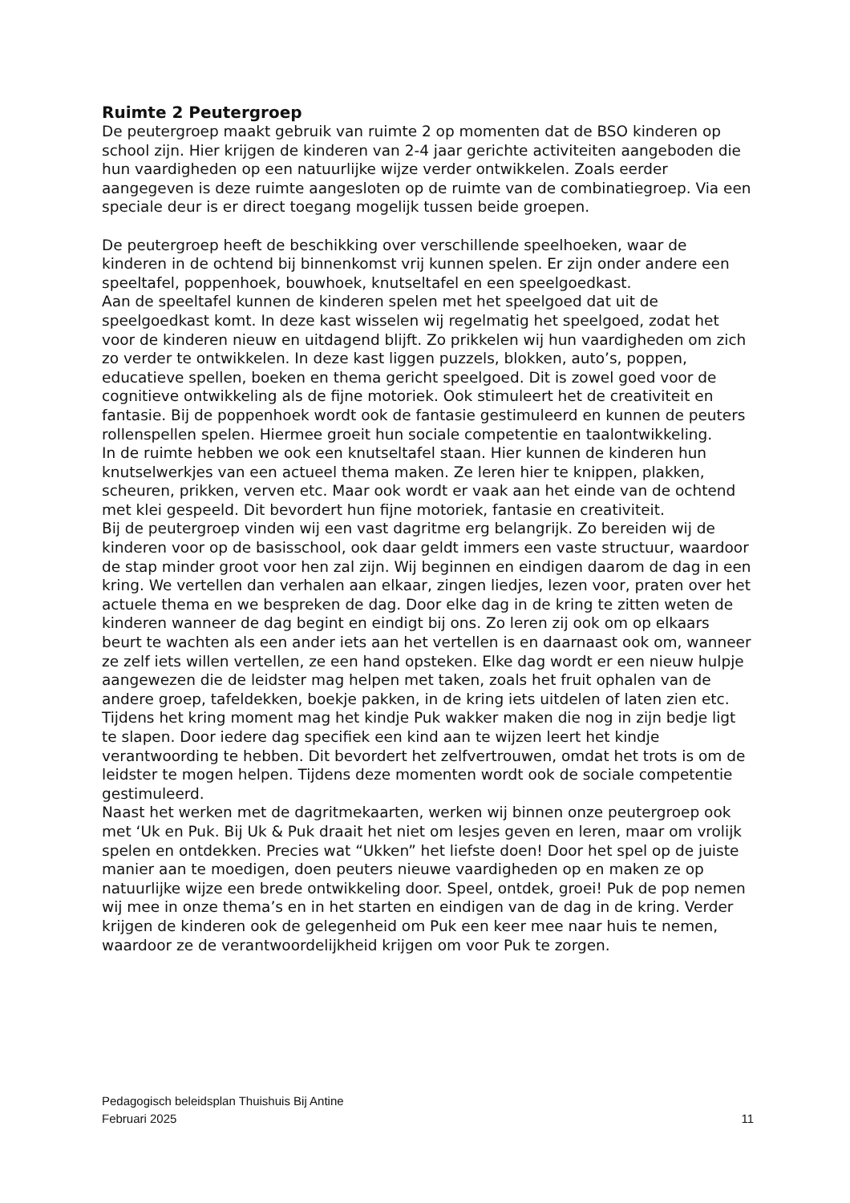Ruimte 2 Peutergroep
De peutergroep maakt gebruik van ruimte 2 op momenten dat de BSO kinderen op school zijn. Hier krijgen de kinderen van 2-4 jaar gerichte activiteiten aangeboden die hun vaardigheden op een natuurlijke wijze verder ontwikkelen. Zoals eerder aangegeven is deze ruimte aangesloten op de ruimte van de combinatiegroep. Via een speciale deur is er direct toegang mogelijk tussen beide groepen.
De peutergroep heeft de beschikking over verschillende speelhoeken, waar de kinderen in de ochtend bij binnenkomst vrij kunnen spelen. Er zijn onder andere een speeltafel, poppenhoek, bouwhoek, knutseltafel en een speelgoedkast.
Aan de speeltafel kunnen de kinderen spelen met het speelgoed dat uit de speelgoedkast komt. In deze kast wisselen wij regelmatig het speelgoed, zodat het voor de kinderen nieuw en uitdagend blijft. Zo prikkelen wij hun vaardigheden om zich zo verder te ontwikkelen. In deze kast liggen puzzels, blokken, auto’s, poppen, educatieve spellen, boeken en thema gericht speelgoed. Dit is zowel goed voor de cognitieve ontwikkeling als de fijne motoriek. Ook stimuleert het de creativiteit en fantasie. Bij de poppenhoek wordt ook de fantasie gestimuleerd en kunnen de peuters rollenspellen spelen. Hiermee groeit hun sociale competentie en taalontwikkeling.
In de ruimte hebben we ook een knutseltafel staan. Hier kunnen de kinderen hun knutselwerkjes van een actueel thema maken. Ze leren hier te knippen, plakken, scheuren, prikken, verven etc. Maar ook wordt er vaak aan het einde van de ochtend met klei gespeeld. Dit bevordert hun fijne motoriek, fantasie en creativiteit.
Bij de peutergroep vinden wij een vast dagritme erg belangrijk. Zo bereiden wij de kinderen voor op de basisschool, ook daar geldt immers een vaste structuur, waardoor de stap minder groot voor hen zal zijn. Wij beginnen en eindigen daarom de dag in een kring. We vertellen dan verhalen aan elkaar, zingen liedjes, lezen voor, praten over het actuele thema en we bespreken de dag. Door elke dag in de kring te zitten weten de kinderen wanneer de dag begint en eindigt bij ons. Zo leren zij ook om op elkaars beurt te wachten als een ander iets aan het vertellen is en daarnaast ook om, wanneer ze zelf iets willen vertellen, ze een hand opsteken. Elke dag wordt er een nieuw hulpje aangewezen die de leidster mag helpen met taken, zoals het fruit ophalen van de andere groep, tafeldekken, boekje pakken, in de kring iets uitdelen of laten zien etc. Tijdens het kring moment mag het kindje Puk wakker maken die nog in zijn bedje ligt te slapen. Door iedere dag specifiek een kind aan te wijzen leert het kindje verantwoording te hebben. Dit bevordert het zelfvertrouwen, omdat het trots is om de leidster te mogen helpen. Tijdens deze momenten wordt ook de sociale competentie gestimuleerd.
Naast het werken met de dagritmekaarten, werken wij binnen onze peutergroep ook met ‘Uk en Puk. Bij Uk & Puk draait het niet om lesjes geven en leren, maar om vrolijk spelen en ontdekken. Precies wat “Ukken” het liefste doen! Door het spel op de juiste manier aan te moedigen, doen peuters nieuwe vaardigheden op en maken ze op natuurlijke wijze een brede ontwikkeling door. Speel, ontdek, groei! Puk de pop nemen wij mee in onze thema’s en in het starten en eindigen van de dag in de kring. Verder krijgen de kinderen ook de gelegenheid om Puk een keer mee naar huis te nemen, waardoor ze de verantwoordelijkheid krijgen om voor Puk te zorgen.
Pedagogisch beleidsplan Thuishuis Bij Antine
Februari 2025 11